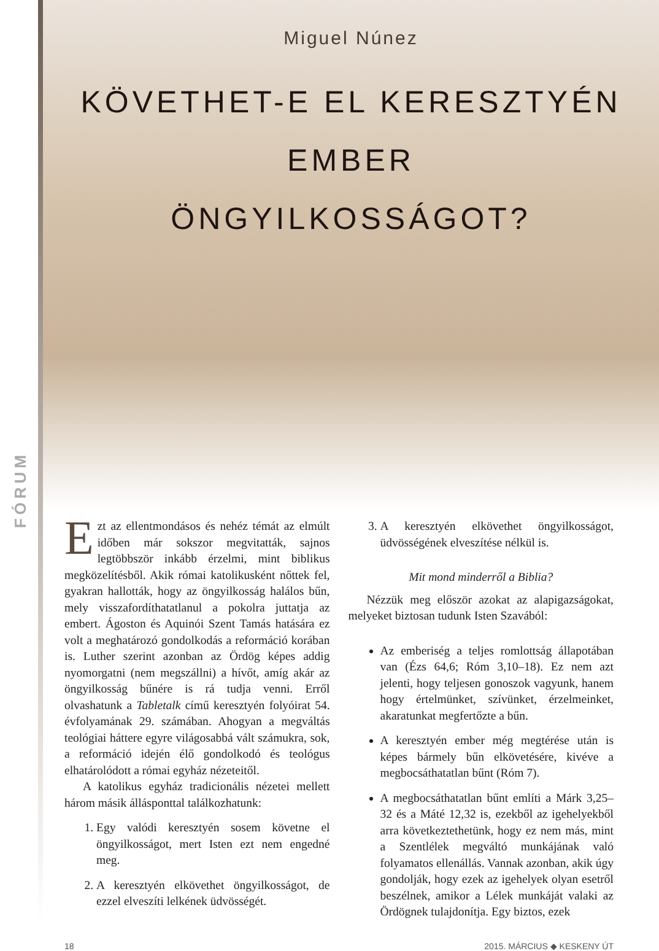FÓRUM
Miguel Núnez
KÖVETHET-E EL KERESZTYÉN EMBER
ÖNGYILKOSSÁGOT?
Ezt az ellentmondásos és nehéz témát az elmúlt időben már sokszor megvitatták, sajnos legtöbbször inkább érzelmi, mint biblikus megközelítésből. Akik római katolikusként nőttek fel, gyakran hallották, hogy az öngyilkosság halálos bűn, mely visszafordíthatatlanul a pokolra juttatja az embert. Ágoston és Aquinói Szent Tamás hatására ez volt a meghatározó gondolkodás a reformáció korában is. Luther szerint azonban az Ördög képes addig nyomorgatni (nem megszállni) a hívőt, amíg akár az öngyilkosság bűnére is rá tudja venni. Erről olvashatunk a Tabletalk című keresztyén folyóirat 54. évfolyamának 29. számában. Ahogyan a megváltás teológiai háttere egyre világosabbá vált számukra, sok, a reformáció idején élő gondolkodó és teológus elhatárolódott a római egyház nézeteitől.
A katolikus egyház tradicionális nézetei mellett három másik állásponttal találkozhatunk:
1. Egy valódi keresztyén sosem követne el öngyilkosságot, mert Isten ezt nem engedné meg.
2. A keresztyén elkövethet öngyilkosságot, de ezzel elveszíti lelkének üdvösségét.
3. A keresztyén elkövethet öngyilkosságot, üdvösségének elveszítése nélkül is.
Mit mond minderről a Biblia?
Nézzük meg először azokat az alapigazságokat, melyeket biztosan tudunk Isten Szavából:
Az emberiség a teljes romlottság állapotában van (Ézs 64,6; Róm 3,10–18). Ez nem azt jelenti, hogy teljesen gonoszok vagyunk, hanem hogy értelmünket, szívünket, érzelmeinket, akaratunkat megfertőzte a bűn.
A keresztyén ember még megtérése után is képes bármely bűn elkövetésére, kivéve a megbocsáthatatlan bűnt (Róm 7).
A megbocsáthatatlan bűnt említi a Márk 3,25–32 és a Máté 12,32 is, ezekből az igehelyekből arra következtethetünk, hogy ez nem más, mint a Szentlélek megváltó munkájának való folyamatos ellenállás. Vannak azonban, akik úgy gondolják, hogy ezek az igehelyek olyan esetről beszélnek, amikor a Lélek munkáját valaki az Ördögnek tulajdonítja. Egy biztos, ezek
18 2015. MÁRCIUS ◆ KESKENY ÚT